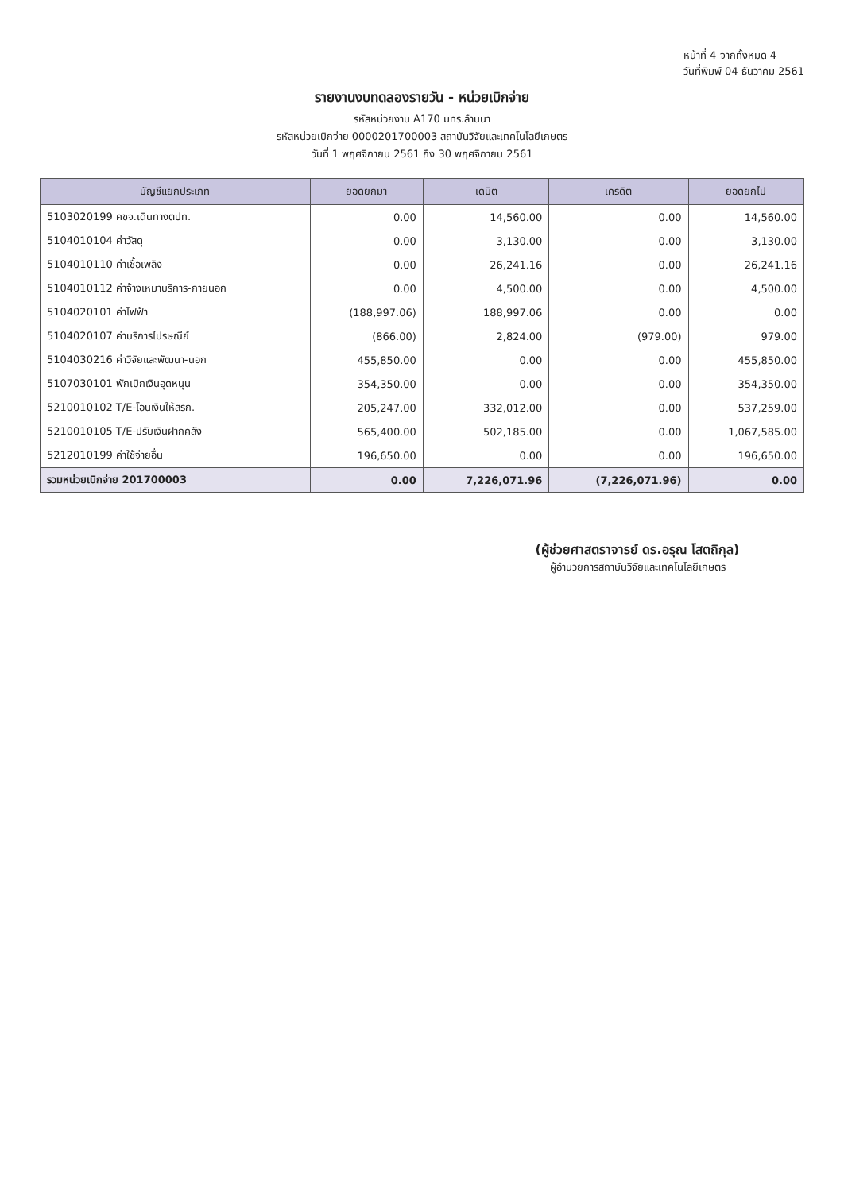หน้าที่ 4 จากทั้งหมด 4
วันที่พิมพ์ 04 ธันวาคม 2561
รายงานงบทดลองรายวัน - หน่วยเบิกจ่าย
รหัสหน่วยงาน A170 มทร.ล้านนา
รหัสหน่วยเบิกจ่าย 0000201700003 สถาบันวิจัยและเทคโนโลยีเกษตร
วันที่ 1 พฤศจิกายน 2561 ถึง 30 พฤศจิกายน 2561
| บัญชีแยกประเภท | ยอดยกมา | เดบิต | เครดิต | ยอดยกไป |
| --- | --- | --- | --- | --- |
| 5103020199 คชจ.เดินทางตปท. | 0.00 | 14,560.00 | 0.00 | 14,560.00 |
| 5104010104 ค่าวัสดุ | 0.00 | 3,130.00 | 0.00 | 3,130.00 |
| 5104010110 ค่าเชื้อเพลิง | 0.00 | 26,241.16 | 0.00 | 26,241.16 |
| 5104010112 ค่าจ้างเหมาบริการ-ภายนอก | 0.00 | 4,500.00 | 0.00 | 4,500.00 |
| 5104020101 ค่าไฟฟ้า | (188,997.06) | 188,997.06 | 0.00 | 0.00 |
| 5104020107 ค่าบริการไปรษณีย์ | (866.00) | 2,824.00 | (979.00) | 979.00 |
| 5104030216 ค่าวิจัยและพัฒนา-นอก | 455,850.00 | 0.00 | 0.00 | 455,850.00 |
| 5107030101 พักเบิกเงินอุดหนุน | 354,350.00 | 0.00 | 0.00 | 354,350.00 |
| 5210010102 T/E-โอนเงินให้สรก. | 205,247.00 | 332,012.00 | 0.00 | 537,259.00 |
| 5210010105 T/E-ปรับเงินฝากคลัง | 565,400.00 | 502,185.00 | 0.00 | 1,067,585.00 |
| 5212010199 ค่าใช้จ่ายอื่น | 196,650.00 | 0.00 | 0.00 | 196,650.00 |
| รวมหน่วยเบิกจ่าย 201700003 | 0.00 | 7,226,071.96 | (7,226,071.96) | 0.00 |
(ผู้ช่วยศาสตราจารย์ ดร.อรุณ โสตถิกุล)
ผู้อำนวยการสถาบันวิจัยและเทคโนโลยีเกษตร